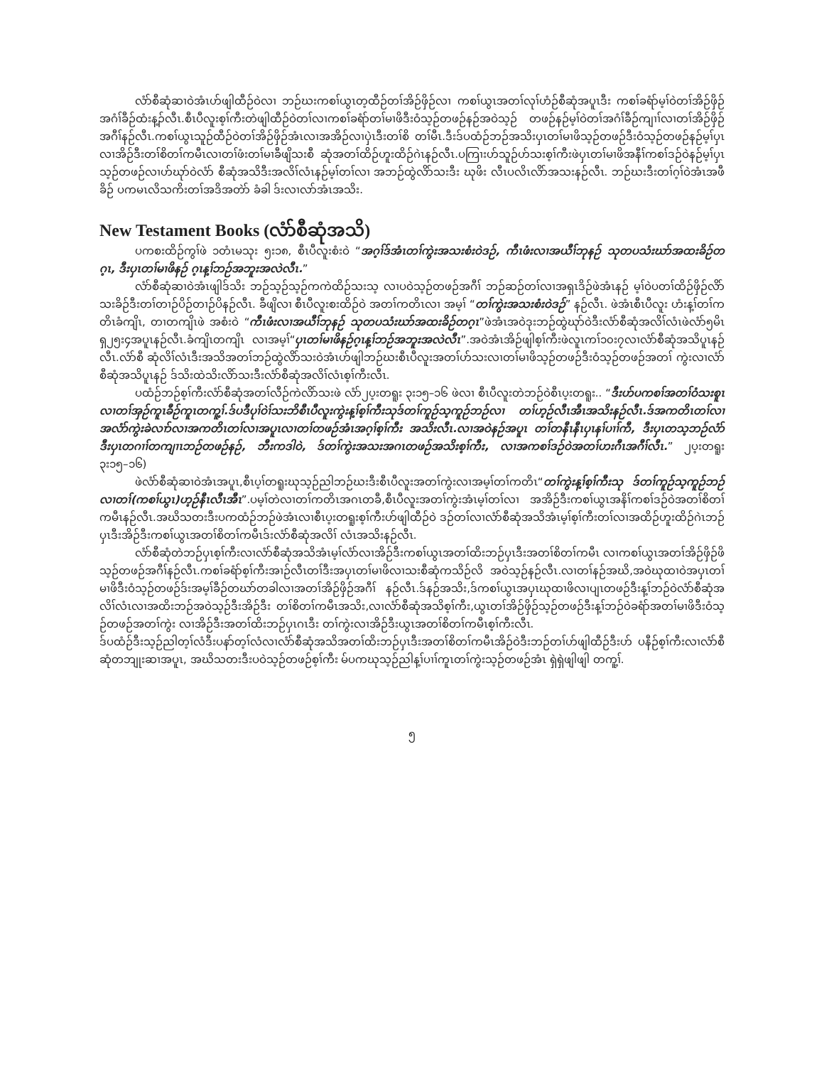လံာ်စီဆုံဆၢဝဲအံၤဟ်ဖျါထီဉ်ဝဲလၢ ဘဉ်ဃးကစၢ်ယွၤတ့ထီဉ်တၢ်အိဉ်ဖှိဉ်လၢ ကစၢ်ယွၤအတၢ်လုၢ်ဟံဉ်စီဆုံအပူၤဒီး ကစၢ်ခရံာ်မ့ၢ်ဝဲတၢ်အိဉ်ဖှိဉ်အဂံၢ်ခီဉ်ထံးန့ၣ်လီၤ.စီၤပီလူးစ့ၢ်ကီးတဲဖျါထီဉ်ဝဲတၢ်လၢကစၢ်ခရံာ်တၢ်မၢဖိဒီးဝံသ့ဉ်တဖဉ်နဉ်အဝဲသ့ဉ် တဖဉ်နဉ်မ့ၢ်ဝဲတၢ်အဂံၢ်ခီဉ်ကျၢၢ်လၢတၢ်အိဉ်ဖှိဉ်အဂီၢ်နဉ်လီၤ.ကစၢ်ယွၤသူဉ်ထီဉ်ဝဲတၢ်အိဉ်ဖှိဉ်အံၤလၢအအိဉ်လၢပှဲၤဒီးတၢ်စိ တၢ်မီၤ.ဒီးဒ်ပထံဉ်ဘဉ်အသိးပှၤတၢ်မၢဖိသ့ဉ်တဖဉ်ဒီးဝံသ့ဉ်တဖဉ်နဉ်မ့ၢ်ပှၤလၢအိဉ်ဒီးတၢ်စိတၢ်ကမီၤလၢတၢ်ဖံးတၢ်မၢခီဖျိသးစီ ဆုံအတၢ်ထိဉ်ဟူးထိဉ်ဂဲၤနဉ်လီၤ.ပကြၢးဟ်သူဉ်ဟ်သးစ့ၢ်ကီးဖဲပှၤတၢ်မၢဖိအနီၢ်ကစၢ်ဒဉ်ဝဲနဉ်မ့ၢ်ပှၤသ့ဉ်တဖဉ်လၢဟ်ဃုာ်ဝဲလံာ် စီဆုံအသိဒီးအလိၢ်လံၤနဉ်မ့ၢ်တၢ်လၢ အဘဉ်ထွဲလိာ်သးဒီး ဃုဖိး လီၤပလိၤလိာ်အသးနဉ်လီၤ. ဘဉ်ဃးဒီးတၢ်ဂ့ၢ်ဝဲအံၤအဖီခိဉ် ပကမၤလိသကိးတၢ်အဒိအတဲာ် ခံခါ ဒ်းလၢလာ်အံၤအသိး.
New Testament Books (လံာ်စီဆုံအသိ)
ပကစးထိဉ်ကွၢ်ဖဲ ၁တံၤမသုး ၅း၁၈, စီၤပီလူးစံးဝဲ “အဂ့ၢ်ဒ်အံၤတၢ်ကွဲးအသးစံးဝဲဒဉ်, ကီၤဖံးလၢအယီၢ်ဘုနဉ် သုတပသံးဃာ်အထးခိဉ်တဂ့ၤ, ဒီးပှၤတၢ်မၢဖိနဉ် ဂ့ၤန့ၢ်ဘဉ်အဘူးအလဲလီၤ.”
လံာ်စီဆုံဆၢဝဲအံၤဖျါဒ်သိး ဘဉ်သ့ဉ်သ့ဉ်ကကဲထိဉ်သးသ့ လၢပဝဲသ့ဉ်တဖဉ်အဂီၢ် ဘဉ်ဆဉ်တၢ်လၢအရှၤဒိဉ်ဖဲအံၤနဉ် မ့ၢ်ဝဲပတၢ်ထိဉ်ဖှိဉ်လိာ်သးခိဉ်ဒီးတၢ်တၢဉ်ပိဉ်တၢဉ်ပိနဉ်လီၤ. ခီဖျိလၢ စီၤပီလူးစးထိဉ်ဝဲ အတၢ်ကတိၤလၢ အမ့ၢ် “တၢ်ကွဲးအသးစံးဝဲဒဉ်” နဉ်လီၤ. ဖဲအံၤစီၤပီလူး ဟံးန့ၢ်တၢ်ကတိၤခံကျိၤ, တၢတကျိၤဖဲ အစံးဝဲ “ကီၤဖံးလၢအယီၢ်ဘုနဉ် သုတပသံးဃာ်အထးခိဉ်တဂ့ၤ”ဖဲအံၤအဝဲဒုးဘဉ်ထွဲဃုာ်ဝဲဒီးလံာ်စီဆုံအလိၢ်လံၤဖဲလံာ်၅မိၤရှ၂၅း၄အပူၤနဉ်လီၤ.ခံကျိၤတကျိၤ လၢအမ့ၢ်“ပှၤတၢ်မၢဖိနဉ်ဂ့ၤန့ၢ်ဘဉ်အဘူးအလဲလီၤ”.အဝဲအံၤအိဉ်ဖျါစ့ၢ်ကီးဖဲလူၤကၢ်၁၀း၇လၢလံာ်စီဆုံအသိပူၤနဉ်လီၤ.လံာ်စီ ဆုံလိၢ်လံၤဒီးအသိအတၢ်ဘဉ်ထွဲလိာ်သးဝဲအံၤဟ်ဖျါဘဉ်ဃးစီၤပီလူးအတၢ်ဟ်သးလၢတၢ်မၢဖိသ့ဉ်တဖဉ်ဒီးဝံသ့ဉ်တဖဉ်အတၢ် ကွဲးလၢလံာ်စီဆုံအသိပူၤနဉ် ဒ်သိးထဲသိးလိာ်သးဒီးလံာ်စီဆုံအလိၢ်လံၤစ့ၢ်ကီးလီၤ.
ပထံဉ်ဘဉ်စ့ၢ်ကီးလံာ်စီဆုံအတၢ်လီဉ်ကဲလိာ်သးဖဲ လံာ်၂ပ့းတရူး ၃း၁၅–၁၆ ဖဲလၢ စီၤပီလူးတဲဘဉ်ဝဲစီၤပ့းတရူး.. “ဒီးဟ်ပကစၢ်အတၢ်ဝံသးစူၤလၢတၢ်အှဉ်ကူၤခီဉ်ကူၤတကူ့ၢ်.ဒ်ပဒီပုၢ်ဝဲၢ်သးဘိစီၤပီလူးကွဲးန့ၢ်စ့ၢ်ကီးသုဒ်တၢ်ကူဉ်သ့ကူဉ်ဘဉ်လၢ တၢ်ဟ့ဉ်လီၤအီၤအသိးနဉ်လီၤ.ဒ်အကတိၤတၢ်လၢအလံာ်ကွဲးခဲလၢာ်လၢအကတိၤတၢ်လၢအပူၤလၢတၢ်တဖဉ်အံၤအဂ့ၢ်စ့ၢ်ကီး အသိးလီၤ.လၢအဝဲနဉ်အပူၤ တၢ်တနီၤနီၤပှၤနၢ်ပၢၢ်ကီ, ဒီးပှၤတသ့ဘဉ်လံာ်ဒီးပှၤတဂၢၢ်တကျၢၤဘဉ်တဖဉ်နဉ်, ဘီးကဒါဝဲ, ဒ်တၢ်ကွဲးအသးအဂၤတဖဉ်အသိးစ့ၢ်ကီး, လၢအကစၢ်ဒဉ်ဝဲအတၢ်ဟးဂီၤအဂီၢ်လီၤ.” ၂ပ့းတရူး ၃း၁၅–၁၆)
ဖဲလံာ်စီဆုံဆၢဝဲအံၤအပူၤ,စီၤပ့ၢ်တရူးဃုသ့ဉ်ညါဘဉ်ဃးဒီးစီၤပီလူးအတၢ်ကွဲးလၢအမ့ၢ်တၢ်ကတိၤ“တၢ်ကွဲးန့ၢ်စ့ၢ်ကီးသု ဒ်တၢ်ကူဉ်သ့ကူဉ်ဘဉ်လၢတၢ်(ကစၢ်ယွၤ)ဟ့ဉ်နီၤလီၤအီၤ”.ပမ့ၢ်တဲလၢတၢ်ကတိၤအဂၤတခီ,စီၤပီလူးအတၢ်ကွဲးအံၤမ့ၢ်တၢ်လၢ အအိဉ်ဒီးကစၢ်ယွၤအနိၢ်ကစၢ်ဒဉ်ဝဲအတၢ်စိတၢ်ကမီၤနဉ်လီၤ.အဃိသတးဒီးပကထံဉ်ဘဉ်ဖဲအံၤလၢစီၤပ့းတရူးစ့ၢ်ကီးဟ်ဖျါထီဉ်ဝဲ ဒဉ်တၢ်လၢလံာ်စီဆုံအသိအံၤမ့ၢ်စ့ၢ်ကီးတၢ်လၢအထိဉ်ဟူးထိဉ်ဂဲၤဘဉ်ပှၤဒီးအိဉ်ဒီးကစၢ်ယွၤအတၢ်စိတၢ်ကမီၤဒ်းလံာ်စီဆုံအလိၢ် လံၤအသိးနဉ်လီၤ.
လံာ်စီဆုံတဲဘဉ်ပှၤစ့ၢ်ကီးလၢလံာ်စီဆုံအသိအံၤမ့ၢ်လံာ်လၢအိဉ်ဒီးကစၢ်ယွၤအတၢ်ထိးဘဉ်ပှၤဒီးအတၢ်စိတၢ်ကမီၤ လၢကစၢ်ယွၤအတၢ်အိဉ်ဖှိဉ်ဖိသ့ဉ်တဖဉ်အဂီၢ်နဉ်လီၤ.ကစၢ်ခရံာ်စ့ၢ်ကီးအၢဉ်လီၤတၢ်ဒီးအပှၤတၢ်မၢဖိလၢသးစီဆုံကသိဉ်လိ အဝဲသ့ဉ်နဉ်လီၤ.လၢတၢ်နဉ်အဃိ,အဝဲဃုထၢဝဲအပှၤတၢ်မၢဖိဒီးဝံသ့ဉ်တဖဉ်ဒ်းအမ့ၢ်ခီဉ်တဃာ်တခါလၢအတၢ်အိဉ်ဖှိဉ်အဂီၢ် နဉ်လီၤ.ဒ်နဉ်အသိး,ဒ်ကစၢ်ယွၤအပှၤဃုထၢဖိလၢပျၤတဖဉ်ဒီးန့ၢ်ဘဉ်ဝဲလံာ်စီဆုံအလိၢ်လံၤလၢအထိးဘဉ်အဝဲသ့ဉ်ဒီးအိဉ်ဒီး တၢ်စိတၢ်ကမီၤအသိး,လၢလံာ်စီဆုံအသိစ့ၢ်ကီး,ယွၤတၢ်အိဉ်ဖှိဉ်သ့ဉ်တဖဉ်ဒီးန့ၢ်ဘဉ်ဝဲခရံာ်အတၢ်မၢဖိဒီးဝံသ့ဉ်တဖဉ်အတၢ်ကွဲး လၢအိဉ်ဒီးအတၢ်ထိးဘဉ်ပှၤဂၤဒီး တၢ်ကွဲးလၢအိဉ်ဒီးယွၤအတၢ်စိတၢ်ကမီၤစ့ၢ်ကီးလီၤ.
ဒ်ပထံဉ်ဒီးသ့ဉ်ညါတ့ၢ်လံဒီးပနာ်တ့ၢ်လံလၢလံာ်စီဆုံအသိအတၢ်ထိးဘဉ်ပှၤဒီးအတၢ်စိတၢ်ကမီၤအိဉ်ဝဲဒီးဘဉ်တၢ်ဟ်ဖျါထီဉ်ဒီးဟ် ပနီဉ်စ့ၢ်ကီးလၢလံာ်စီဆုံတဘျုးဆၢအပူၤ, အဃိသတးဒီးပဝဲသ့ဉ်တဖဉ်စ့ၢ်ကီး မ်ပကဃုသ့ဉ်ညါန့ၢ်ပၢၢ်ကူၤတၢ်ကွဲးသ့ဉ်တဖဉ်အံၤ ရှဲရှဲဖျါဖျါ တကူ့ၢ်.
၅